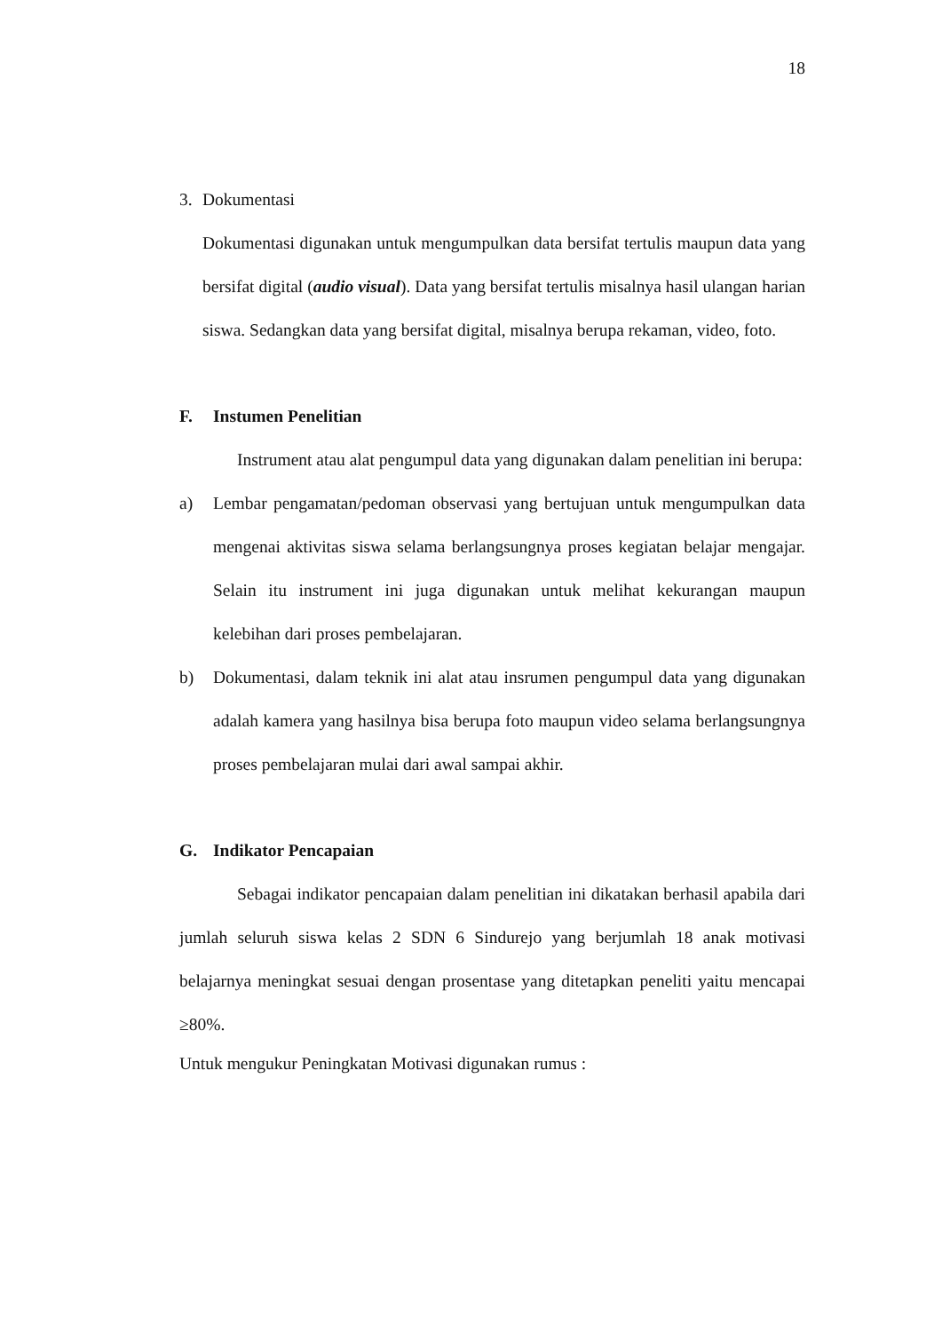18
3. Dokumentasi
Dokumentasi digunakan untuk mengumpulkan data bersifat tertulis maupun data yang bersifat digital (audio visual). Data yang bersifat tertulis misalnya hasil ulangan harian siswa. Sedangkan data yang bersifat digital, misalnya berupa rekaman, video, foto.
F. Instumen Penelitian
Instrument atau alat pengumpul data yang digunakan dalam penelitian ini berupa:
a) Lembar pengamatan/pedoman observasi yang bertujuan untuk mengumpulkan data mengenai aktivitas siswa selama berlangsungnya proses kegiatan belajar mengajar. Selain itu instrument ini juga digunakan untuk melihat kekurangan maupun kelebihan dari proses pembelajaran.
b) Dokumentasi, dalam teknik ini alat atau insrumen pengumpul data yang digunakan adalah kamera yang hasilnya bisa berupa foto maupun video selama berlangsungnya proses pembelajaran mulai dari awal sampai akhir.
G. Indikator Pencapaian
Sebagai indikator pencapaian dalam penelitian ini dikatakan berhasil apabila dari jumlah seluruh siswa kelas 2 SDN 6 Sindurejo yang berjumlah 18 anak motivasi belajarnya meningkat sesuai dengan prosentase yang ditetapkan peneliti yaitu mencapai ≥80%.
Untuk mengukur Peningkatan Motivasi digunakan rumus :